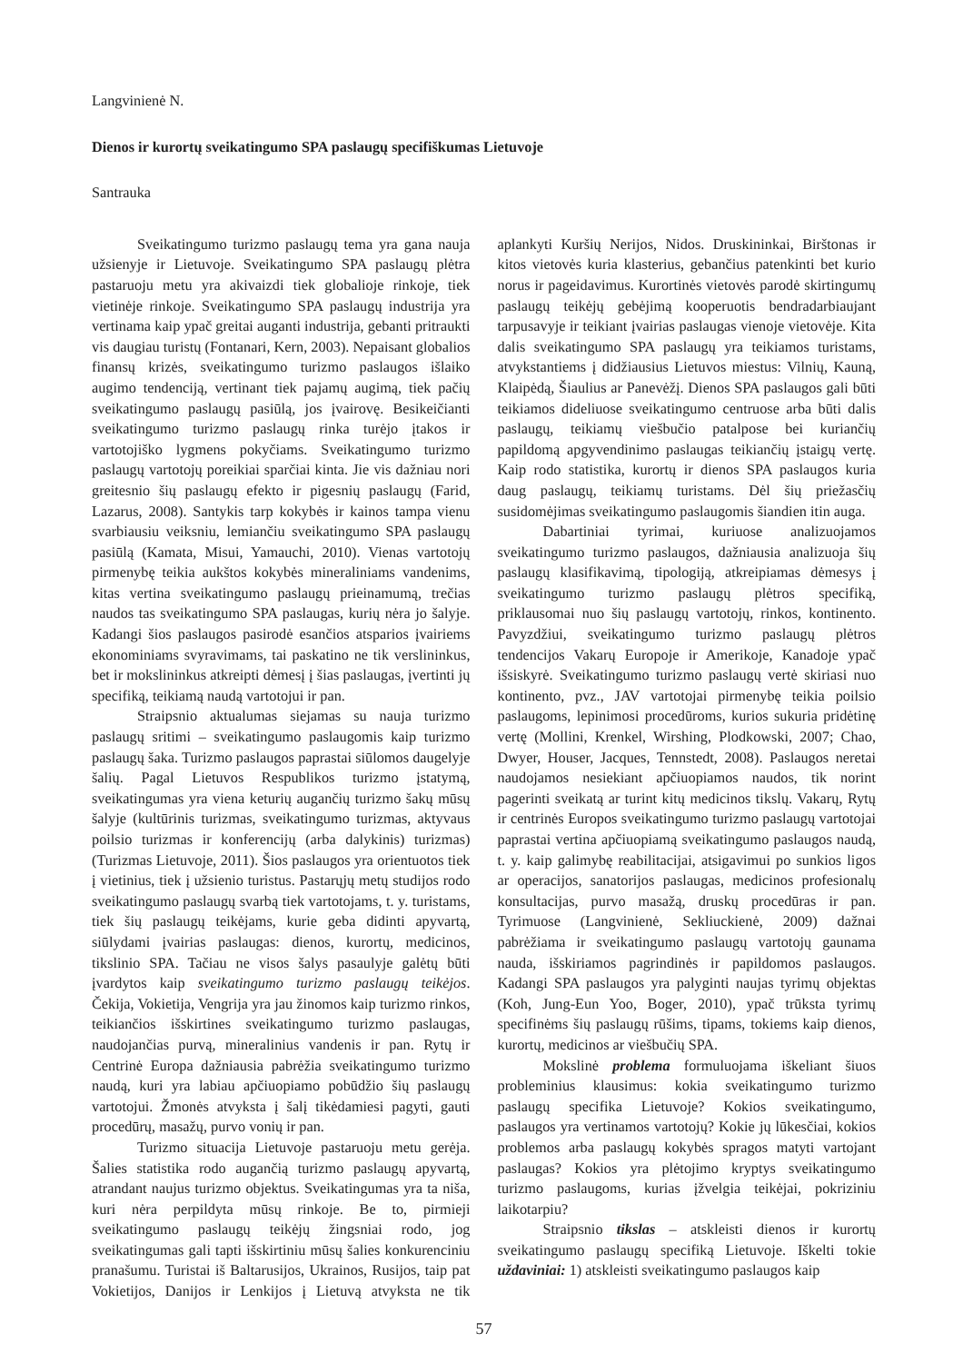Langvinienė N.
Dienos ir kurortų sveikatingumo SPA paslaugų specifiškumas Lietuvoje
Santrauka
Sveikatingumo turizmo paslaugų tema yra gana nauja užsienyje ir Lietuvoje. Sveikatingumo SPA paslaugų plėtra pastaruoju metu yra akivaizdi tiek globalioje rinkoje, tiek vietinėje rinkoje. Sveikatingumo SPA paslaugų industrija yra vertinama kaip ypač greitai auganti industrija, gebanti pritraukti vis daugiau turistų (Fontanari, Kern, 2003). Nepaisant globalios finansų krizės, sveikatingumo turizmo paslaugos išlaiko augimo tendenciją, vertinant tiek pajamų augimą, tiek pačių sveikatingumo paslaugų pasiūlą, jos įvairovę. Besikeičianti sveikatingumo turizmo paslaugų rinka turėjo įtakos ir vartotojiško lygmens pokyčiams. Sveikatingumo turizmo paslaugų vartotojų poreikiai sparčiai kinta. Jie vis dažniau nori greitesnio šių paslaugų efekto ir pigesnių paslaugų (Farid, Lazarus, 2008). Santykis tarp kokybės ir kainos tampa vienu svarbiausiu veiksniu, lemiančiu sveikatingumo SPA paslaugų pasiūlą (Kamata, Misui, Yamauchi, 2010). Vienas vartotojų pirmenybę teikia aukštos kokybės mineraliniams vandenims, kitas vertina sveikatingumo paslaugų prieinamumą, trečias naudos tas sveikatingumo SPA paslaugas, kurių nėra jo šalyje. Kadangi šios paslaugos pasirodė esančios atsparios įvairiems ekonominiams svyravimams, tai paskatino ne tik verslininkus, bet ir mokslininkus atkreipti dėmesį į šias paslaugas, įvertinti jų specifiką, teikiamą naudą vartotojui ir pan.
Straipsnio aktualumas siejamas su nauja turizmo paslaugų sritimi – sveikatingumo paslaugomis kaip turizmo paslaugų šaka. Turizmo paslaugos paprastai siūlomos daugelyje šalių. Pagal Lietuvos Respublikos turizmo įstatymą, sveikatingumas yra viena keturių augančių turizmo šakų mūsų šalyje (kultūrinis turizmas, sveikatingumo turizmas, aktyvaus poilsio turizmas ir konferencijų (arba dalykinis) turizmas) (Turizmas Lietuvoje, 2011). Šios paslaugos yra orientuotos tiek į vietinius, tiek į užsienio turistus. Pastarųjų metų studijos rodo sveikatingumo paslaugų svarbą tiek vartotojams, t. y. turistams, tiek šių paslaugų teikėjams, kurie geba didinti apyvartą, siūlydami įvairias paslaugas: dienos, kurortų, medicinos, tikslinio SPA. Tačiau ne visos šalys pasaulyje galėtų būti įvardytos kaip sveikatingumo turizmo paslaugų teikėjos. Čekija, Vokietija, Vengrija yra jau žinomos kaip turizmo rinkos, teikiančios išskirtines sveikatingumo turizmo paslaugas, naudojančias purvą, mineralinius vandenis ir pan. Rytų ir Centrinė Europa dažniausia pabrėžia sveikatingumo turizmo naudą, kuri yra labiau apčiuopiamo pobūdžio šių paslaugų vartotojui. Žmonės atvyksta į šalį tikėdamiesi pagyti, gauti procedūrų, masažų, purvo vonių ir pan.
Turizmo situacija Lietuvoje pastaruoju metu gerėja. Šalies statistika rodo augančią turizmo paslaugų apyvartą, atrandant naujus turizmo objektus. Sveikatingumas yra ta niša, kuri nėra perpildyta mūsų rinkoje. Be to, pirmieji sveikatingumo paslaugų teikėjų žingsniai rodo, jog sveikatingumas gali tapti išskirtiniu mūsų šalies konkurenciniu pranašumu. Turistai iš Baltarusijos, Ukrainos, Rusijos, taip pat Vokietijos, Danijos ir Lenkijos į Lietuvą atvyksta ne tik aplankyti Kuršių Nerijos, Nidos. Druskininkai, Birštonas ir kitos vietovės kuria klasterius, gebančius patenkinti bet kurio norus ir pageidavimus. Kurortinės vietovės parodė skirtingumų paslaugų teikėjų gebėjimą kooperuotis bendradarbiaujant tarpusavyje ir teikiant įvairias paslaugas vienoje vietovėje. Kita dalis sveikatingumo SPA paslaugų yra teikiamos turistams, atvykstantiems į didžiausius Lietuvos miestus: Vilnių, Kauną, Klaipėdą, Šiaulius ar Panevėžį. Dienos SPA paslaugos gali būti teikiamos dideliuose sveikatingumo centruose arba būti dalis paslaugų, teikiamų viešbučio patalpose bei kuriančių papildomą apgyvendinimo paslaugas teikiančių įstaigų vertę. Kaip rodo statistika, kurortų ir dienos SPA paslaugos kuria daug paslaugų, teikiamų turistams. Dėl šių priežasčių susidomėjimas sveikatingumo paslaugomis šiandien itin auga.
Dabartiniai tyrimai, kuriuose analizuojamos sveikatingumo turizmo paslaugos, dažniausia analizuoja šių paslaugų klasifikavimą, tipologiją, atkreipiamas dėmesys į sveikatingumo turizmo paslaugų plėtros specifiką, priklausomai nuo šių paslaugų vartotojų, rinkos, kontinento. Pavyzdžiui, sveikatingumo turizmo paslaugų plėtros tendencijos Vakarų Europoje ir Amerikoje, Kanadoje ypač išsiskyrė. Sveikatingumo turizmo paslaugų vertė skiriasi nuo kontinento, pvz., JAV vartotojai pirmenybę teikia poilsio paslaugoms, lepinimosi procedūroms, kurios sukuria pridėtinę vertę (Mollini, Krenkel, Wirshing, Plodkowski, 2007; Chao, Dwyer, Houser, Jacques, Tennstedt, 2008). Paslaugos neretai naudojamos nesiekiant apčiuopiamos naudos, tik norint pagerinti sveikatą ar turint kitų medicinos tikslų. Vakarų, Rytų ir centrinės Europos sveikatingumo turizmo paslaugų vartotojai paprastai vertina apčiuopiamą sveikatingumo paslaugos naudą, t. y. kaip galimybę reabilitacijai, atsigavimui po sunkios ligos ar operacijos, sanatorijos paslaugas, medicinos profesionalų konsultacijas, purvo masažą, druskų procedūras ir pan. Tyrimuose (Langvinienė, Sekliuckienė, 2009) dažnai pabrėžiama ir sveikatingumo paslaugų vartotojų gaunama nauda, išskiriamos pagrindinės ir papildomos paslaugos. Kadangi SPA paslaugos yra palyginti naujas tyrimų objektas (Koh, Jung-Eun Yoo, Boger, 2010), ypač trūksta tyrimų specifinėms šių paslaugų rūšims, tipams, tokiems kaip dienos, kurortų, medicinos ar viešbučių SPA.
Mokslinė problema formuluojama iškeliant šiuos probleminius klausimus: kokia sveikatingumo turizmo paslaugų specifika Lietuvoje? Kokios sveikatingumo, paslaugos yra vertinamos vartotojų? Kokie jų lūkesčiai, kokios problemos arba paslaugų kokybės spragos matyti vartojant paslaugas? Kokios yra plėtojimo kryptys sveikatingumo turizmo paslaugoms, kurias įžvelgia teikėjai, pokriziniu laikotarpiu?
Straipsnio tikslas – atskleisti dienos ir kurortų sveikatingumo paslaugų specifiką Lietuvoje. Iškelti tokie uždaviniai: 1) atskleisti sveikatingumo paslaugos kaip
57